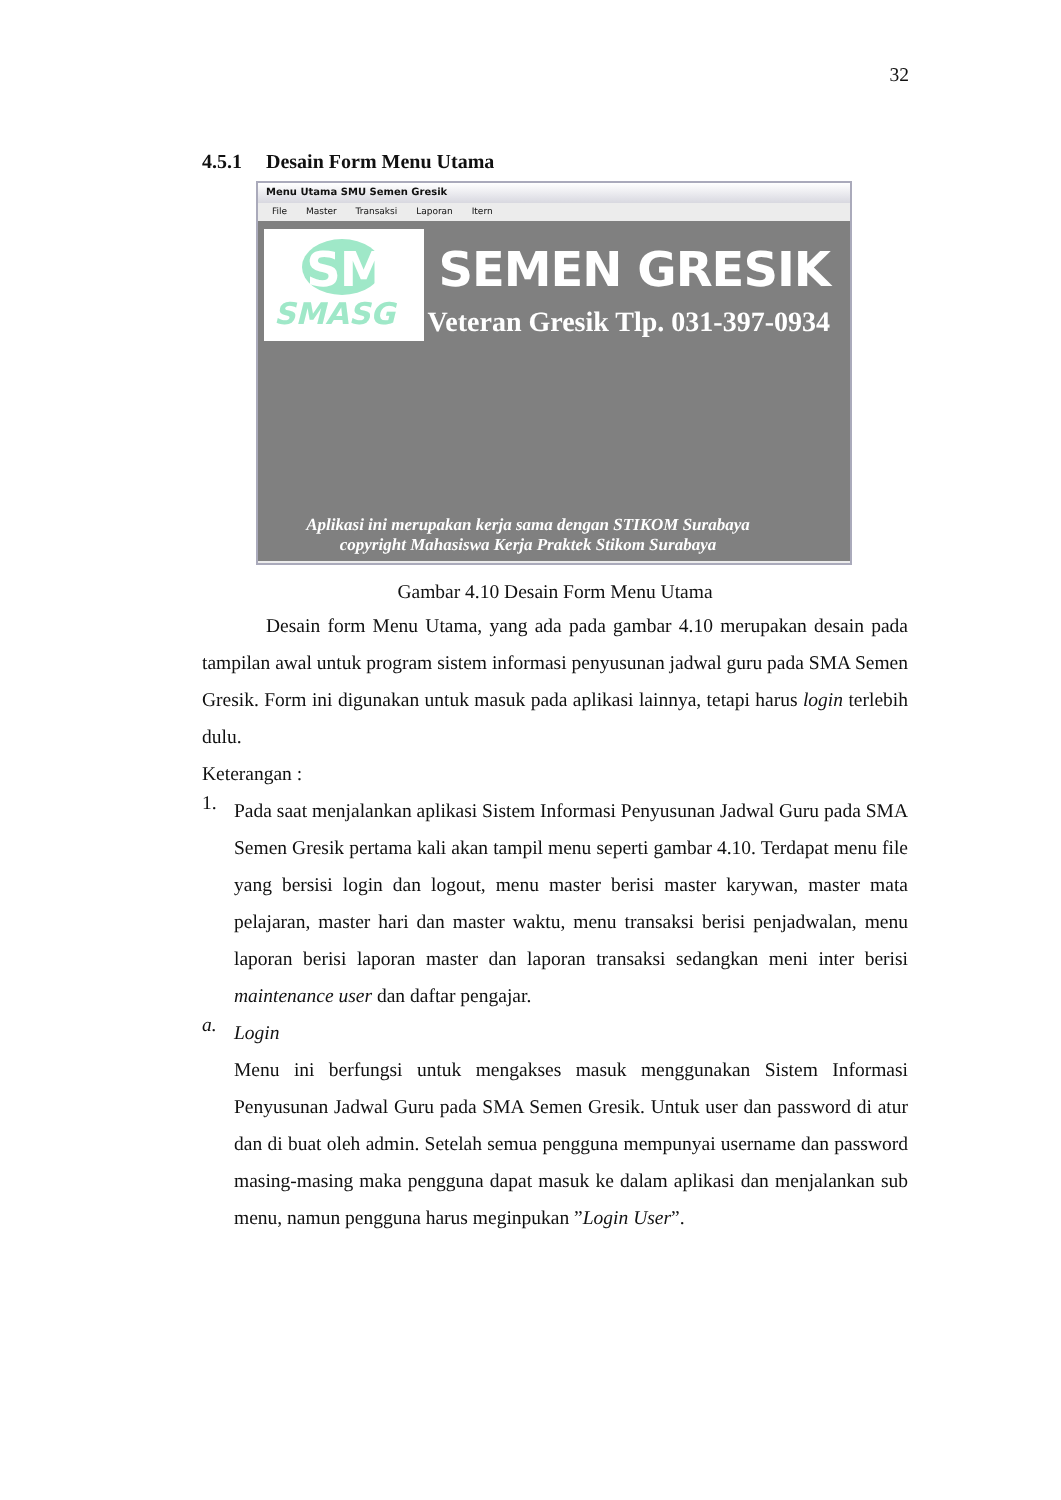32
4.5.1 Desain Form Menu Utama
Menu Utama SMU Semen Gresik
File Master Transaksi Laporan Itern
SMASG
SMA SEMEN GRESIK
Jl. Veteran Gresik Tlp. 031-397-0934
Aplikasi ini merupakan kerja sama dengan STIKOM Surabaya
copyright Mahasiswa Kerja Praktek Stikom Surabaya
Gambar 4.10 Desain Form Menu Utama
Desain form Menu Utama, yang ada pada gambar 4.10 merupakan desain pada tampilan awal untuk program sistem informasi penyusunan jadwal guru pada SMA Semen Gresik. Form ini digunakan untuk masuk pada aplikasi lainnya, tetapi harus login terlebih dulu.
Keterangan :
1.
Pada saat menjalankan aplikasi Sistem Informasi Penyusunan Jadwal Guru pada SMA Semen Gresik pertama kali akan tampil menu seperti gambar 4.10. Terdapat menu file yang bersisi login dan logout, menu master berisi master karywan, master mata pelajaran, master hari dan master waktu, menu transaksi berisi penjadwalan, menu laporan berisi laporan master dan laporan transaksi sedangkan meni inter berisi maintenance user dan daftar pengajar.
a.
Login
Menu ini berfungsi untuk mengakses masuk menggunakan Sistem Informasi Penyusunan Jadwal Guru pada SMA Semen Gresik. Untuk user dan password di atur dan di buat oleh admin. Setelah semua pengguna mempunyai username dan password masing-masing maka pengguna dapat masuk ke dalam aplikasi dan menjalankan sub menu, namun pengguna harus meginpukan ”Login User”.